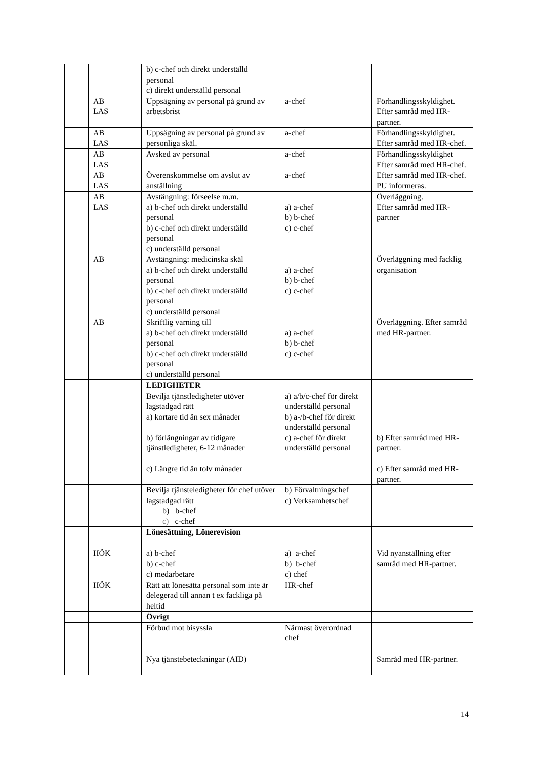| | | b) c-chef och direkt underställd personal c) direkt underställd personal | | |
| | AB LAS | Uppsägning av personal på grund av arbetsbrist | a-chef | Förhandlingsskyldighet. Efter samråd med HR-partner. |
| | AB LAS | Uppsägning av personal på grund av personliga skäl. | a-chef | Förhandlingsskyldighet. Efter samråd med HR-chef. |
| | AB LAS | Avsked av personal | a-chef | Förhandlingsskyldighet Efter samråd med HR-chef. |
| | AB LAS | Överenskommelse om avslut av anställning | a-chef | Efter samråd med HR-chef. PU informeras. |
| | AB LAS | Avstängning: förseelse m.m. a) b-chef och direkt underställd personal b) c-chef och direkt underställd personal c) underställd personal | a) a-chef b) b-chef c) c-chef | Överläggning. Efter samråd med HR-partner |
| | AB | Avstängning: medicinska skäl a) b-chef och direkt underställd personal b) c-chef och direkt underställd personal c) underställd personal | a) a-chef b) b-chef c) c-chef | Överläggning med facklig organisation |
| | AB | Skriftlig varning till a) b-chef och direkt underställd personal b) c-chef och direkt underställd personal c) underställd personal | a) a-chef b) b-chef c) c-chef | Överläggning. Efter samråd med HR-partner. |
| | | LEDIGHETER | | |
| | | Bevilja tjänstledigheter utöver lagstadgad rätt a) kortare tid än sex månader b) förlängningar av tidigare tjänstledigheter, 6-12 månader c) Längre tid än tolv månader | a) a/b/c-chef för direkt underställd personal b) a-/b-chef för direkt underställd personal c) a-chef för direkt underställd personal | b) Efter samråd med HR-partner. c) Efter samråd med HR-partner. |
| | | Bevilja tjänsteledigheter för chef utöver lagstadgad rätt b) b-chef c) c-chef | b) Förvaltningschef c) Verksamhetschef | |
| | | Lönesättning, Lönerevision | | |
| | HÖK | a) b-chef b) c-chef c) medarbetare | a) a-chef b) b-chef c) chef | Vid nyanställning efter samråd med HR-partner. |
| | HÖK | Rätt att lönesätta personal som inte är delegerad till annan t ex fackliga på heltid | HR-chef | |
| | | Övrigt | | |
| | | Förbud mot bisyssla | Närmast överordnad chef | |
| | | Nya tjänstebeteckningar (AID) | | Samråd med HR-partner. |
14